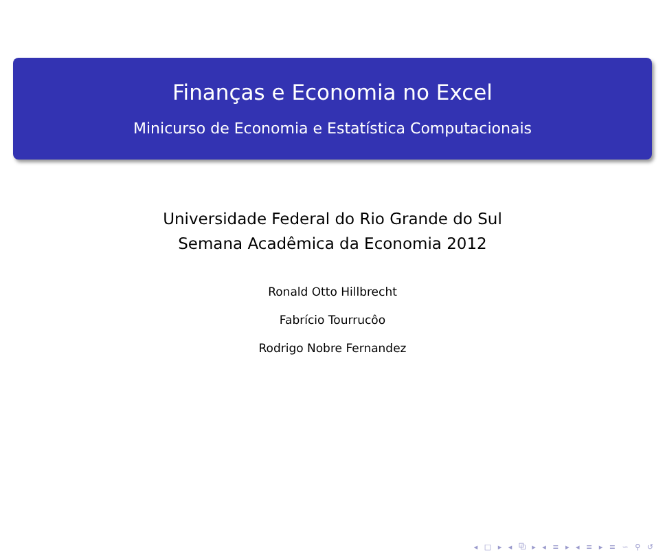Finanças e Economia no Excel
Minicurso de Economia e Estatística Computacionais
Universidade Federal do Rio Grande do Sul
Semana Acadêmica da Economia 2012
Ronald Otto Hillbrecht
Fabrício Tourrucôo
Rodrigo Nobre Fernandez
◂ □ ▸ ◂ ⧉ ▸ ◂ ≡ ▸ ◂ ≡ ▸ ≡ ∽ ⚲ ↺